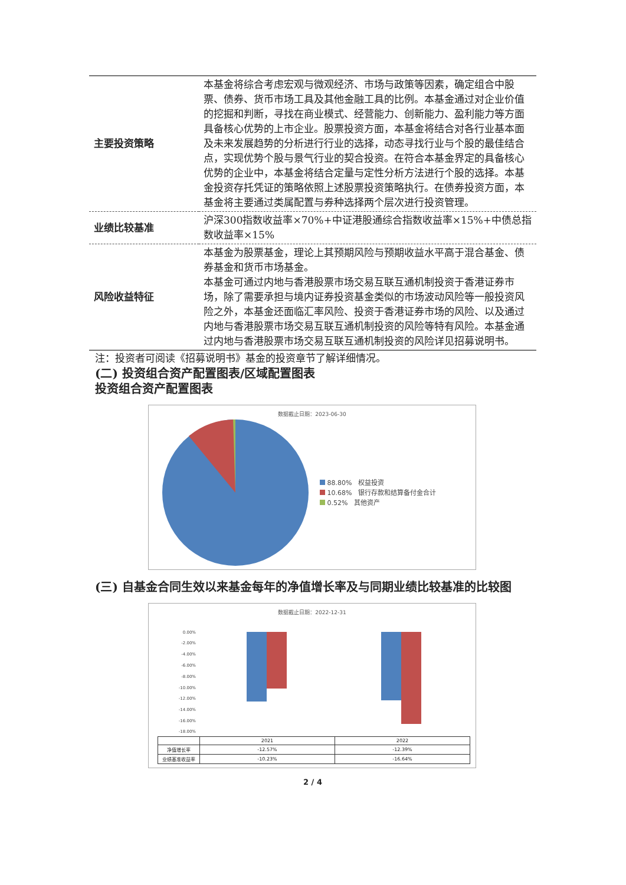| 主要投资策略 | 本基金将综合考虑宏观与微观经济、市场与政策等因素，确定组合中股票、债券、货币市场工具及其他金融工具的比例。本基金通过对企业价值的挖掘和判断，寻找在商业模式、经营能力、创新能力、盈利能力等方面具备核心优势的上市企业。股票投资方面，本基金将结合对各行业基本面及未来发展趋势的分析进行行业的选择，动态寻找行业与个股的最佳结合点，实现优势个股与景气行业的契合投资。在符合本基金界定的具备核心优势的企业中，本基金将结合定量与定性分析方法进行个股的选择。本基金投资存托凭证的策略依照上述股票投资策略执行。在债券投资方面，本基金将主要通过类属配置与券种选择两个层次进行投资管理。 |
| 业绩比较基准 | 沪深300指数收益率×70%+中证港股通综合指数收益率×15%+中债总指数收益率×15% |
| 风险收益特征 | 本基金为股票基金，理论上其预期风险与预期收益水平高于混合基金、债券基金和货币市场基金。 本基金可通过内地与香港股票市场交易互联互通机制投资于香港证券市场，除了需要承担与境内证券投资基金类似的市场波动风险等一般投资风险之外，本基金还面临汇率风险、投资于香港证券市场的风险、以及通过内地与香港股票市场交易互联互通机制投资的风险等特有风险。本基金通过内地与香港股票市场交易互联互通机制投资的风险详见招募说明书。 |
注：投资者可阅读《招募说明书》基金的投资章节了解详细情况。
(二) 投资组合资产配置图表/区域配置图表
投资组合资产配置图表
数据截止日期：2023-06-30
88.80% 权益投资
10.68% 银行存款和结算备付金合计
0.52% 其他资产
(三) 自基金合同生效以来基金每年的净值增长率及与同期业绩比较基准的比较图
数据截止日期：2022-12-31
0.00%
-2.00%
-4.00%
-6.00%
-8.00%
-10.00%
-12.00%
-14.00%
-16.00%
-18.00%
| | 2021 | 2022 |
| --- | --- | --- |
| 净值增长率 | -12.57% | -12.39% |
| 业绩基准收益率 | -10.23% | -16.64% |
2 / 4